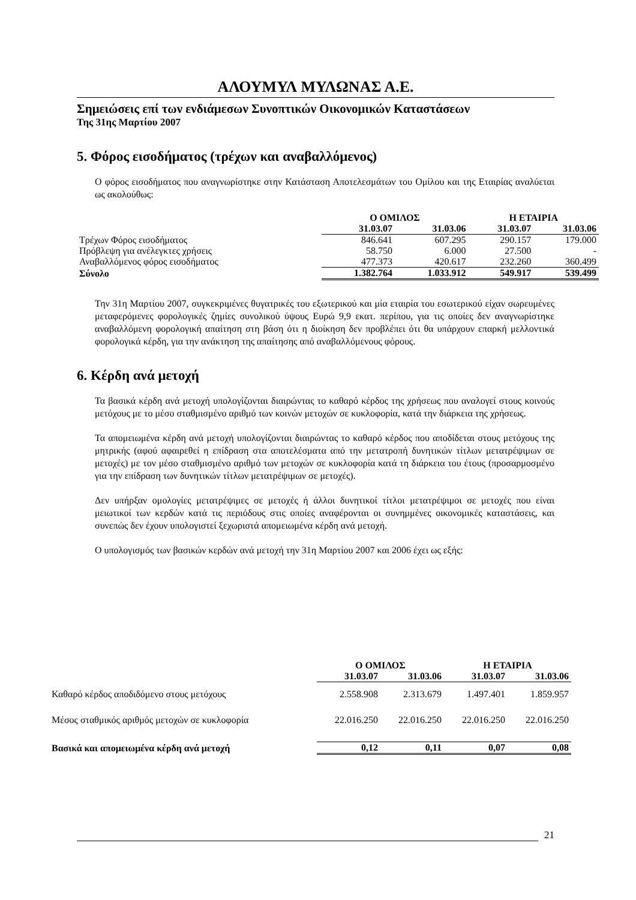ΑΛΟΥΜΥΛ ΜΥΛΩΝΑΣ Α.Ε.
Σημειώσεις επί των ενδιάμεσων Συνοπτικών Οικονομικών Καταστάσεων
Της 31ης Μαρτίου 2007
5. Φόρος εισοδήματος (τρέχων και αναβαλλόμενος)
Ο φόρος εισοδήματος που αναγνωρίστηκε στην Κατάσταση Αποτελεσμάτων του Ομίλου και της Εταιρίας αναλύεται ως ακολούθως:
| | Ο ΟΜΙΛΟΣ | | Η ΕΤΑΙΡΙΑ | |
| --- | --- | --- | --- | --- |
| | 31.03.07 | 31.03.06 | 31.03.07 | 31.03.06 |
| Τρέχων Φόρος εισοδήματος | 846.641 | 607.295 | 290.157 | 179.000 |
| Πρόβλεψη για ανέλεγκτες χρήσεις | 58.750 | 6.000 | 27.500 | - |
| Αναβαλλόμενος φόρος εισοδήματος | 477.373 | 420.617 | 232.260 | 360.499 |
| Σύνολο | 1.382.764 | 1.033.912 | 549.917 | 539.499 |
Την 31η Μαρτίου 2007, συγκεκριμένες θυγατρικές του εξωτερικού και μία εταιρία του εσωτερικού είχαν σωρευμένες μεταφερόμενες φορολογικές ζημίες συνολικού ύψους Ευρώ 9,9 εκατ. περίπου, για τις οποίες δεν αναγνωρίστηκε αναβαλλόμενη φορολογική απαίτηση στη βάση ότι η διοίκηση δεν προβλέπει ότι θα υπάρχουν επαρκή μελλοντικά φορολογικά κέρδη, για την ανάκτηση της απαίτησης από αναβαλλόμενους φόρους.
6. Κέρδη ανά μετοχή
Τα βασικά κέρδη ανά μετοχή υπολογίζονται διαιρώντας το καθαρό κέρδος της χρήσεως που αναλογεί στους κοινούς μετόχους με το μέσο σταθμισμένο αριθμό των κοινών μετοχών σε κυκλοφορία, κατά την διάρκεια της χρήσεως.
Τα απομειωμένα κέρδη ανά μετοχή υπολογίζονται διαιρώντας το καθαρό κέρδος που αποδίδεται στους μετόχους της μητρικής (αφού αφαιρεθεί η επίδραση στα αποτελέσματα από την μετατροπή δυνητικών τίτλων μετατρέψιμων σε μετοχές) με τον μέσο σταθμισμένο αριθμό των μετοχών σε κυκλοφορία κατά τη διάρκεια του έτους (προσαρμοσμένο για την επίδραση των δυνητικών τίτλων μετατρέψιμων σε μετοχές).
Δεν υπήρξαν ομολογίες μετατρέψιμες σε μετοχές ή άλλοι δυνητικοί τίτλοι μετατρέψιμοι σε μετοχές που είναι μειωτικοί των κερδών κατά τις περιόδους στις οποίες αναφέρονται οι συνημμένες οικονομικές καταστάσεις, και συνεπώς δεν έχουν υπολογιστεί ξεχωριστά απομειωμένα κέρδη ανά μετοχή.
Ο υπολογισμός των βασικών κερδών ανά μετοχή την 31η Μαρτίου 2007 και 2006 έχει ως εξής:
| | Ο ΟΜΙΛΟΣ | | Η ΕΤΑΙΡΙΑ | |
| --- | --- | --- | --- | --- |
| | 31.03.07 | 31.03.06 | 31.03.07 | 31.03.06 |
| Καθαρό κέρδος αποδιδόμενο στους μετόχους | 2.558.908 | 2.313.679 | 1.497.401 | 1.859.957 |
| Μέσος σταθμικός αριθμός μετοχών σε κυκλοφορία | 22.016.250 | 22.016.250 | 22.016.250 | 22.016.250 |
| Βασικά και απομειωμένα κέρδη ανά μετοχή | 0,12 | 0,11 | 0,07 | 0,08 |
21